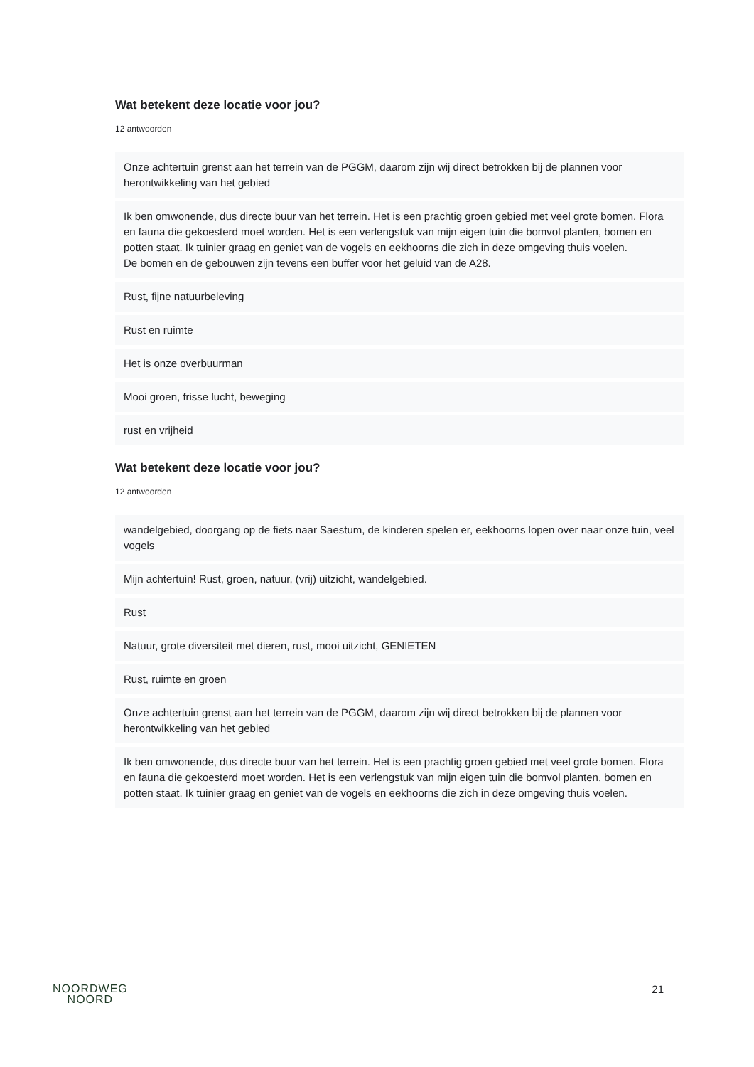Wat betekent deze locatie voor jou?
12 antwoorden
Onze achtertuin grenst aan het terrein van de PGGM, daarom zijn wij direct betrokken bij de plannen voor herontwikkeling van het gebied
Ik ben omwonende, dus directe buur van het terrein. Het is een prachtig groen gebied met veel grote bomen. Flora en fauna die gekoesterd moet worden. Het is een verlengstuk van mijn eigen tuin die bomvol planten, bomen en potten staat. Ik tuinier graag en geniet van de vogels en eekhoorns die zich in deze omgeving thuis voelen.
De bomen en de gebouwen zijn tevens een buffer voor het geluid van de A28.
Rust, fijne natuurbeleving
Rust en ruimte
Het is onze overbuurman
Mooi groen, frisse lucht, beweging
rust en vrijheid
Wat betekent deze locatie voor jou?
12 antwoorden
wandelgebied, doorgang op de fiets naar Saestum, de kinderen spelen er, eekhoorns lopen over naar onze tuin, veel vogels
Mijn achtertuin! Rust, groen, natuur, (vrij) uitzicht, wandelgebied.
Rust
Natuur, grote diversiteit met dieren, rust, mooi uitzicht, GENIETEN
Rust, ruimte en groen
Onze achtertuin grenst aan het terrein van de PGGM, daarom zijn wij direct betrokken bij de plannen voor herontwikkeling van het gebied
Ik ben omwonende, dus directe buur van het terrein. Het is een prachtig groen gebied met veel grote bomen. Flora en fauna die gekoesterd moet worden. Het is een verlengstuk van mijn eigen tuin die bomvol planten, bomen en potten staat. Ik tuinier graag en geniet van de vogels en eekhoorns die zich in deze omgeving thuis voelen.
NOORDWEG
NOORD
21